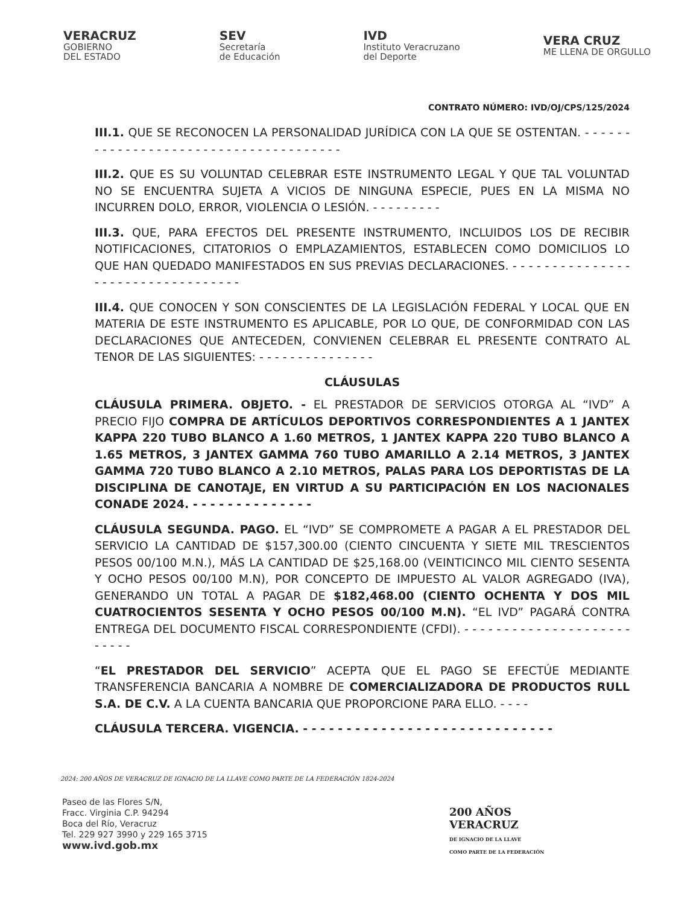VERACRUZ
GOBIERNO
DEL ESTADO
SEV
Secretaría
de Educación
IVD
Instituto Veracruzano
del Deporte
VERA CRUZ
ME LLENA DE ORGULLO
CONTRATO NÚMERO: IVD/OJ/CPS/125/2024
III.1. QUE SE RECONOCEN LA PERSONALIDAD JURÍDICA CON LA QUE SE OSTENTAN. - - - - - - - - - - - - - - - - - - - - - - - - - - - - - - - - - - - - - -
III.2. QUE ES SU VOLUNTAD CELEBRAR ESTE INSTRUMENTO LEGAL Y QUE TAL VOLUNTAD NO SE ENCUENTRA SUJETA A VICIOS DE NINGUNA ESPECIE, PUES EN LA MISMA NO INCURREN DOLO, ERROR, VIOLENCIA O LESIÓN. - - - - - - - - -
III.3. QUE, PARA EFECTOS DEL PRESENTE INSTRUMENTO, INCLUIDOS LOS DE RECIBIR NOTIFICACIONES, CITATORIOS O EMPLAZAMIENTOS, ESTABLECEN COMO DOMICILIOS LO QUE HAN QUEDADO MANIFESTADOS EN SUS PREVIAS DECLARACIONES. - - - - - - - - - - - - - - - - - - - - - - - - - - - - - - - - - -
III.4. QUE CONOCEN Y SON CONSCIENTES DE LA LEGISLACIÓN FEDERAL Y LOCAL QUE EN MATERIA DE ESTE INSTRUMENTO ES APLICABLE, POR LO QUE, DE CONFORMIDAD CON LAS DECLARACIONES QUE ANTECEDEN, CONVIENEN CELEBRAR EL PRESENTE CONTRATO AL TENOR DE LAS SIGUIENTES: - - - - - - - - - - - - - - -
CLÁUSULAS
CLÁUSULA PRIMERA. OBJETO. - EL PRESTADOR DE SERVICIOS OTORGA AL “IVD” A PRECIO FIJO COMPRA DE ARTÍCULOS DEPORTIVOS CORRESPONDIENTES A 1 JANTEX KAPPA 220 TUBO BLANCO A 1.60 METROS, 1 JANTEX KAPPA 220 TUBO BLANCO A 1.65 METROS, 3 JANTEX GAMMA 760 TUBO AMARILLO A 2.14 METROS, 3 JANTEX GAMMA 720 TUBO BLANCO A 2.10 METROS, PALAS PARA LOS DEPORTISTAS DE LA DISCIPLINA DE CANOTAJE, EN VIRTUD A SU PARTICIPACIÓN EN LOS NACIONALES CONADE 2024. - - - - - - - - - - - - - -
CLÁUSULA SEGUNDA. PAGO. EL “IVD” SE COMPROMETE A PAGAR A EL PRESTADOR DEL SERVICIO LA CANTIDAD DE $157,300.00 (CIENTO CINCUENTA Y SIETE MIL TRESCIENTOS PESOS 00/100 M.N.), MÁS LA CANTIDAD DE $25,168.00 (VEINTICINCO MIL CIENTO SESENTA Y OCHO PESOS 00/100 M.N), POR CONCEPTO DE IMPUESTO AL VALOR AGREGADO (IVA), GENERANDO UN TOTAL A PAGAR DE $182,468.00 (CIENTO OCHENTA Y DOS MIL CUATROCIENTOS SESENTA Y OCHO PESOS 00/100 M.N). “EL IVD” PAGARÁ CONTRA ENTREGA DEL DOCUMENTO FISCAL CORRESPONDIENTE (CFDI). - - - - - - - - - - - - - - - - - - - - - - - - - -
“EL PRESTADOR DEL SERVICIO” ACEPTA QUE EL PAGO SE EFECTÚE MEDIANTE TRANSFERENCIA BANCARIA A NOMBRE DE COMERCIALIZADORA DE PRODUCTOS RULL S.A. DE C.V. A LA CUENTA BANCARIA QUE PROPORCIONE PARA ELLO. - - - -
CLÁUSULA TERCERA. VIGENCIA. - - - - - - - - - - - - - - - - - - - - - - - - - - - - -
2024: 200 AÑOS DE VERACRUZ DE IGNACIO DE LA LLAVE COMO PARTE DE LA FEDERACIÓN 1824-2024
Paseo de las Flores S/N,
Fracc. Virginia C.P. 94294
Boca del Río, Veracruz
Tel. 229 927 3990 y 229 165 3715
www.ivd.gob.mx
200 AÑOS
VERACRUZ
DE IGNACIO DE LA LLAVE
COMO PARTE DE LA FEDERACIÓN